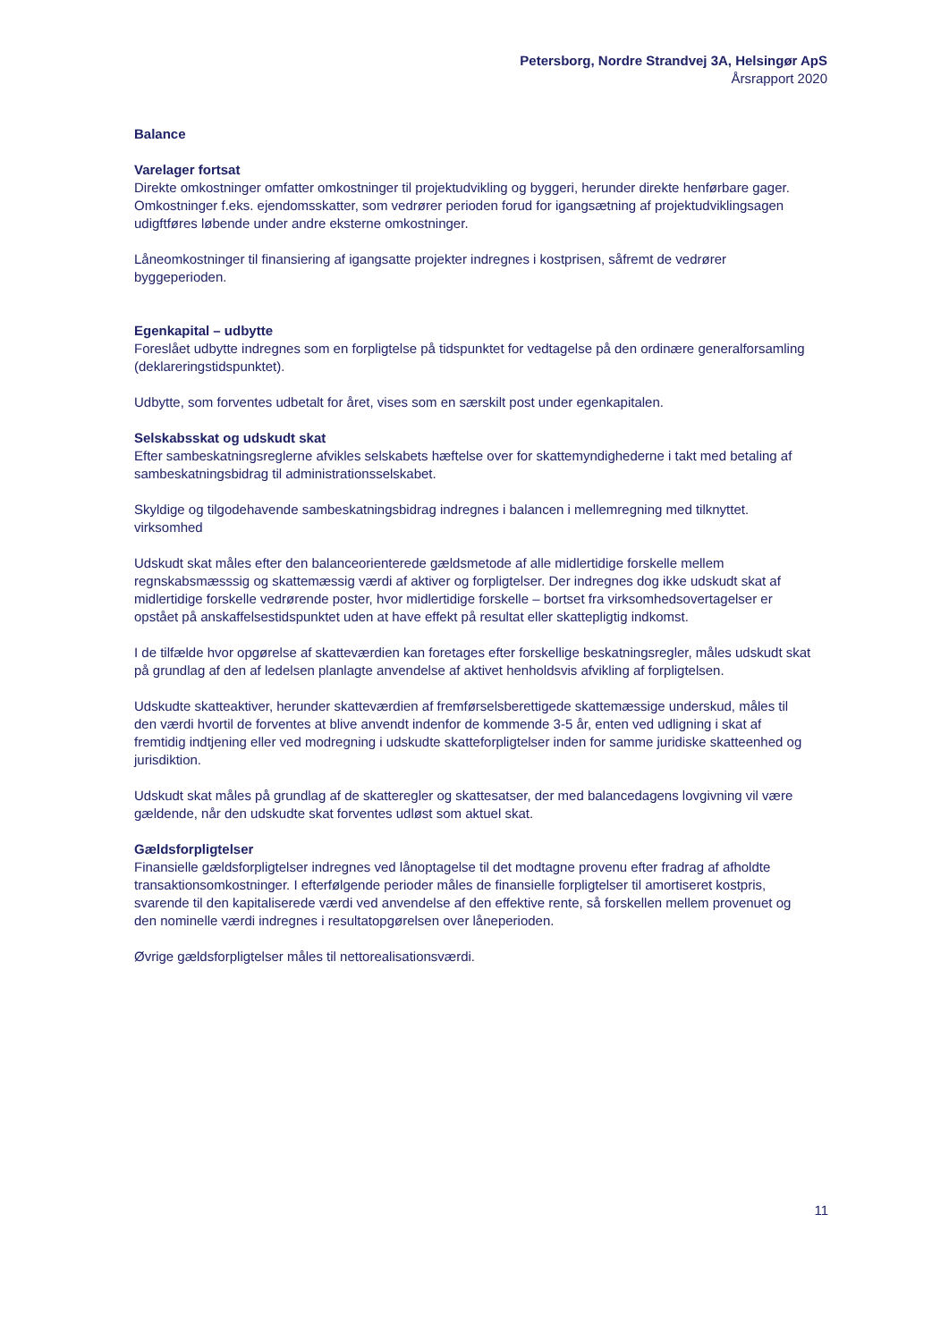Petersborg, Nordre Strandvej 3A, Helsingør ApS
Årsrapport 2020
Balance
Varelager fortsat
Direkte omkostninger omfatter omkostninger til projektudvikling og byggeri, herunder direkte henførbare gager. Omkostninger f.eks. ejendomsskatter, som vedrører perioden forud for igangsætning af projektudviklingsagen udigftføres løbende under andre eksterne omkostninger.
Låneomkostninger til finansiering af igangsatte projekter indregnes i kostprisen, såfremt de vedrører byggeperioden.
Egenkapital – udbytte
Foreslået udbytte indregnes som en forpligtelse på tidspunktet for vedtagelse på den ordinære generalforsamling (deklareringstidspunktet).
Udbytte, som forventes udbetalt for året, vises som en særskilt post under egenkapitalen.
Selskabsskat og udskudt skat
Efter sambeskatningsreglerne afvikles selskabets hæftelse over for skattemyndighederne i takt med betaling af sambeskatningsbidrag til administrationsselskabet.
Skyldige og tilgodehavende sambeskatningsbidrag indregnes i balancen i mellemregning med tilknyttet. virksomhed
Udskudt skat måles efter den balanceorienterede gældsmetode af alle midlertidige forskelle mellem regnskabsmæsssig og skattemæssig værdi af aktiver og forpligtelser. Der indregnes dog ikke udskudt skat af midlertidige forskelle vedrørende poster, hvor midlertidige forskelle – bortset fra virksomhedsovertagelser er opstået på anskaffelsestidspunktet uden at have effekt på resultat eller skattepligtig indkomst.
I de tilfælde hvor opgørelse af skatteværdien kan foretages efter forskellige beskatningsregler, måles udskudt skat på grundlag af den af ledelsen planlagte anvendelse af aktivet henholdsvis afvikling af forpligtelsen.
Udskudte skatteaktiver, herunder skatteværdien af fremførselsberettigede skattemæssige underskud, måles til den værdi hvortil de forventes at blive anvendt indenfor de kommende 3-5 år, enten ved udligning i skat af fremtidig indtjening eller ved modregning i udskudte skatteforpligtelser inden for samme juridiske skatteenhed og jurisdiktion.
Udskudt skat måles på grundlag af de skatteregler og skattesatser, der med balancedagens lovgivning vil være gældende, når den udskudte skat forventes udløst som aktuel skat.
Gældsforpligtelser
Finansielle gældsforpligtelser indregnes ved lånoptagelse til det modtagne provenu efter fradrag af afholdte transaktionsomkostninger. I efterfølgende perioder måles de finansielle forpligtelser til amortiseret kostpris, svarende til den kapitaliserede værdi ved anvendelse af den effektive rente, så forskellen mellem provenuet og den nominelle værdi indregnes i resultatopgørelsen over låneperioden.
Øvrige gældsforpligtelser måles til nettorealisationsværdi.
11